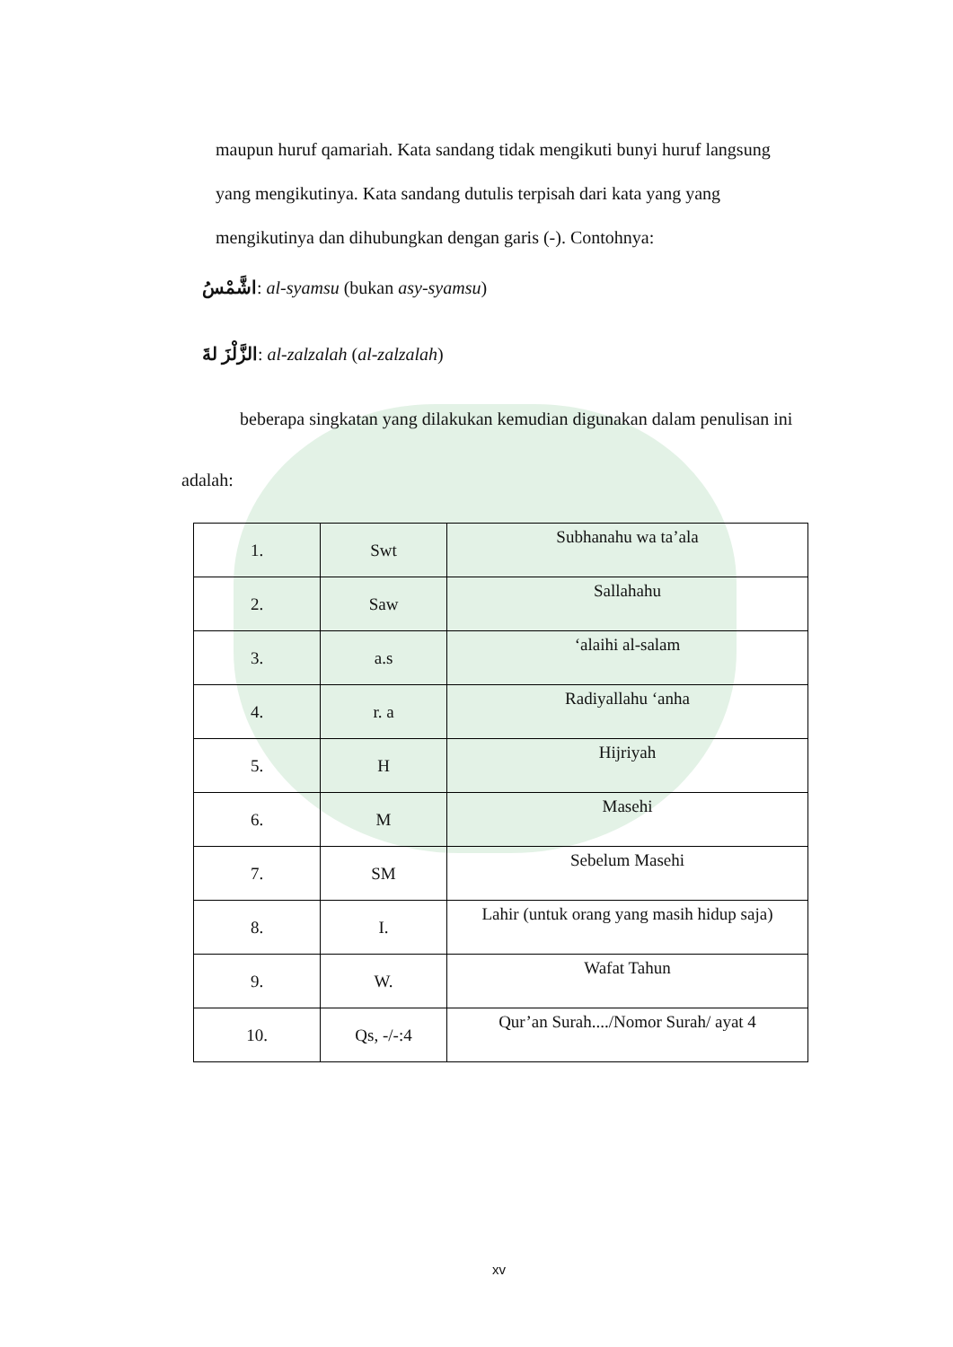maupun huruf qamariah. Kata sandang tidak mengikuti bunyi huruf langsung
yang mengikutinya. Kata sandang dutulis terpisah dari kata yang yang
mengikutinya dan dihubungkan dengan garis (-). Contohnya:
اشَّمْسُ: al-syamsu (bukan asy-syamsu)
الزَّلْزَ لةَ: al-zalzalah (al-zalzalah)
beberapa singkatan yang dilakukan kemudian digunakan dalam penulisan ini
adalah:
| 1. | Swt | Subhanahu wa ta’ala |
| 2. | Saw | Sallahahu |
| 3. | a.s | ‘alaihi al-salam |
| 4. | r. a | Radiyallahu ‘anha |
| 5. | H | Hijriyah |
| 6. | M | Masehi |
| 7. | SM | Sebelum Masehi |
| 8. | I. | Lahir (untuk orang yang masih hidup saja) |
| 9. | W. | Wafat Tahun |
| 10. | Qs, -/-:4 | Qur’an Surah..../Nomor Surah/ ayat 4 |
xv